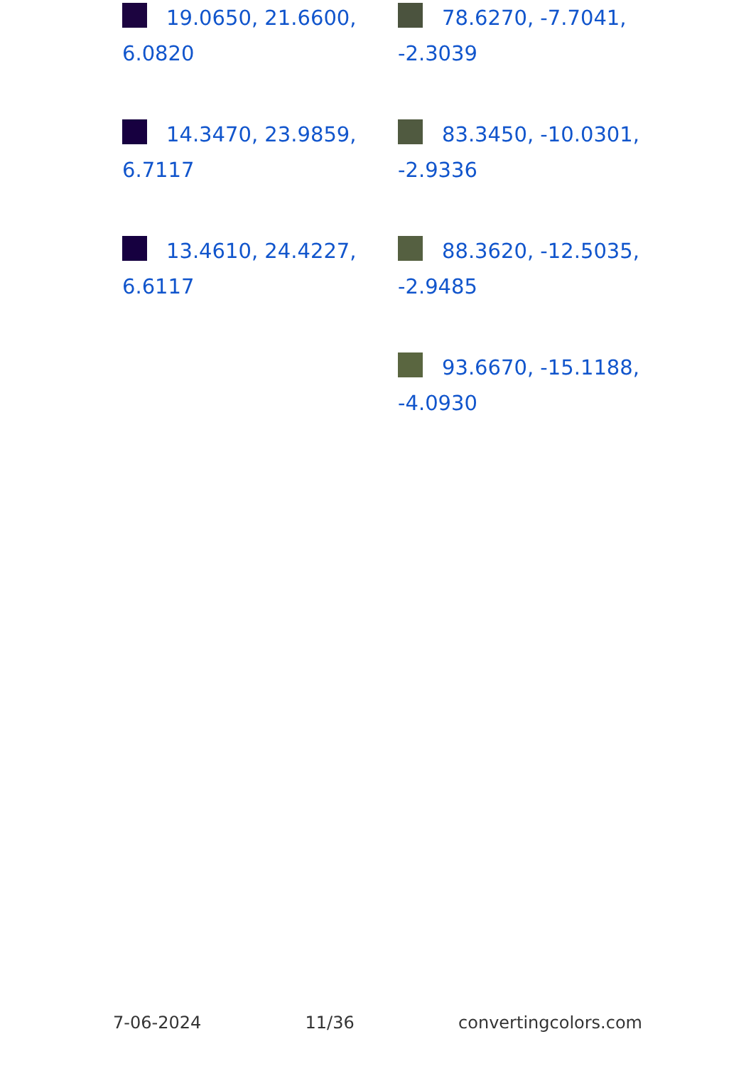19.0650, 21.6600, 6.0820
14.3470, 23.9859, 6.7117
13.4610, 24.4227, 6.6117
78.6270, -7.7041, -2.3039
83.3450, -10.0301, -2.9336
88.3620, -12.5035, -2.9485
93.6670, -15.1188, -4.0930
7-06-2024 11/36 convertingcolors.com